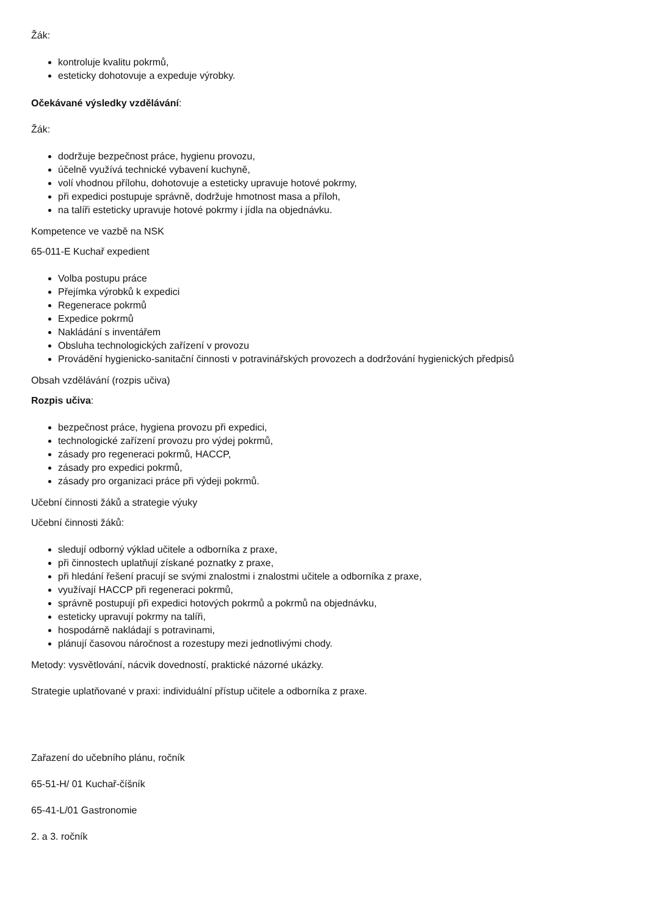Žák:
kontroluje kvalitu pokrmů,
esteticky dohotovuje a expeduje výrobky.
Očekávané výsledky vzdělávání:
Žák:
dodržuje bezpečnost práce, hygienu provozu,
účelně využívá technické vybavení kuchyně,
volí vhodnou přílohu, dohotovuje a esteticky upravuje hotové pokrmy,
při expedici postupuje správně, dodržuje hmotnost masa a příloh,
na talíři esteticky upravuje hotové pokrmy i jídla na objednávku.
Kompetence ve vazbě na NSK
65-011-E Kuchař expedient
Volba postupu práce
Přejímka výrobků k expedici
Regenerace pokrmů
Expedice pokrmů
Nakládání s inventářem
Obsluha technologických zařízení v provozu
Provádění hygienicko-sanitační činnosti v potravinářských provozech a dodržování hygienických předpisů
Obsah vzdělávání (rozpis učiva)
Rozpis učiva:
bezpečnost práce, hygiena provozu při expedici,
technologické zařízení provozu pro výdej pokrmů,
zásady pro regeneraci pokrmů, HACCP,
zásady pro expedici pokrmů,
zásady pro organizaci práce při výdeji pokrmů.
Učební činnosti žáků a strategie výuky
Učební činnosti žáků:
sledují odborný výklad učitele a odborníka z praxe,
při činnostech uplatňují získané poznatky z praxe,
při hledání řešení pracují se svými znalostmi i znalostmi učitele a odborníka z praxe,
využívají HACCP při regeneraci pokrmů,
správně postupují při expedici hotových pokrmů a pokrmů na objednávku,
esteticky upravují pokrmy na talíři,
hospodárně nakládají s potravinami,
plánují časovou náročnost a rozestupy mezi jednotlivými chody.
Metody: vysvětlování, nácvik dovedností, praktické názorné ukázky.
Strategie uplatňované v praxi: individuální přístup učitele a odborníka z praxe.
Zařazení do učebního plánu, ročník
65-51-H/ 01 Kuchař-číšník
65-41-L/01 Gastronomie
2. a 3. ročník